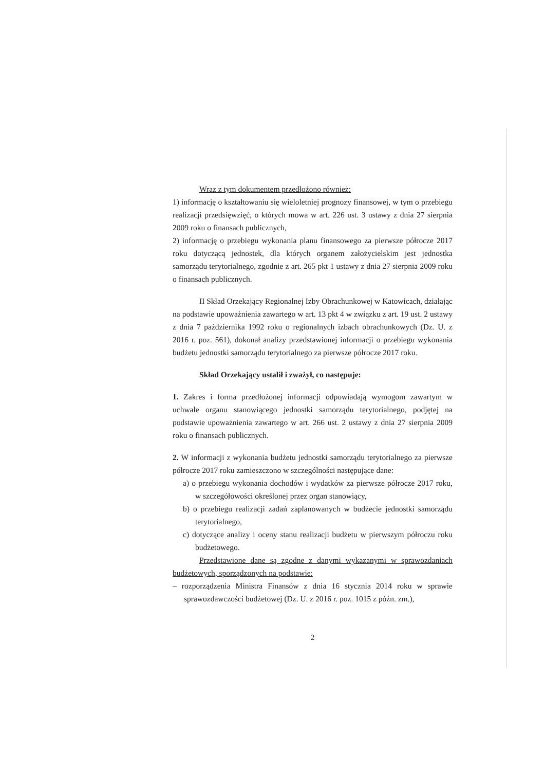Wraz z tym dokumentem przedłożono również:
1) informację o kształtowaniu się wieloletniej prognozy finansowej, w tym o przebiegu realizacji przedsięwzięć, o których mowa w art. 226 ust. 3 ustawy z dnia 27 sierpnia 2009 roku o finansach publicznych,
2) informację o przebiegu wykonania planu finansowego za pierwsze półrocze 2017 roku dotyczącą jednostek, dla których organem założycielskim jest jednostka samorządu terytorialnego, zgodnie z art. 265 pkt 1 ustawy z dnia 27 sierpnia 2009 roku o finansach publicznych.
II Skład Orzekający Regionalnej Izby Obrachunkowej w Katowicach, działając na podstawie upoważnienia zawartego w art. 13 pkt 4 w związku z art. 19 ust. 2 ustawy z dnia 7 października 1992 roku o regionalnych izbach obrachunkowych (Dz. U. z 2016 r. poz. 561), dokonał analizy przedstawionej informacji o przebiegu wykonania budżetu jednostki samorządu terytorialnego za pierwsze półrocze 2017 roku.
Skład Orzekający ustalił i zważył, co następuje:
1. Zakres i forma przedłożonej informacji odpowiadają wymogom zawartym w uchwale organu stanowiącego jednostki samorządu terytorialnego, podjętej na podstawie upoważnienia zawartego w art. 266 ust. 2 ustawy z dnia 27 sierpnia 2009 roku o finansach publicznych.
2. W informacji z wykonania budżetu jednostki samorządu terytorialnego za pierwsze półrocze 2017 roku zamieszczono w szczególności następujące dane:
a) o przebiegu wykonania dochodów i wydatków za pierwsze półrocze 2017 roku, w szczegółowości określonej przez organ stanowiący,
b) o przebiegu realizacji zadań zaplanowanych w budżecie jednostki samorządu terytorialnego,
c) dotyczące analizy i oceny stanu realizacji budżetu w pierwszym półroczu roku budżetowego.
Przedstawione dane są zgodne z danymi wykazanymi w sprawozdaniach budżetowych, sporządzonych na podstawie:
– rozporządzenia Ministra Finansów z dnia 16 stycznia 2014 roku w sprawie sprawozdawczości budżetowej (Dz. U. z 2016 r. poz. 1015 z późn. zm.),
2